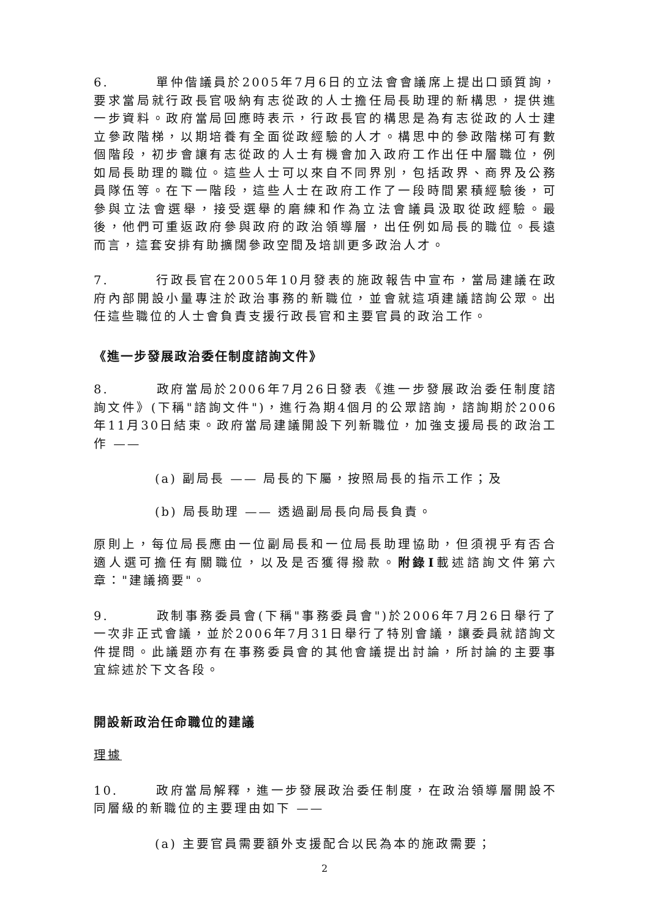6. 單仲偕議員於2005年7月6日的立法會會議席上提出口頭質詢，要求當局就行政長官吸納有志從政的人士擔任局長助理的新構思，提供進一步資料。政府當局回應時表示，行政長官的構思是為有志從政的人士建立參政階梯，以期培養有全面從政經驗的人才。構思中的參政階梯可有數個階段，初步會讓有志從政的人士有機會加入政府工作出任中層職位，例如局長助理的職位。這些人士可以來自不同界別，包括政界、商界及公務員隊伍等。在下一階段，這些人士在政府工作了一段時間累積經驗後，可參與立法會選舉，接受選舉的磨練和作為立法會議員汲取從政經驗。最後，他們可重返政府參與政府的政治領導層，出任例如局長的職位。長遠而言，這套安排有助擴闊參政空間及培訓更多政治人才。
7. 行政長官在2005年10月發表的施政報告中宣布，當局建議在政府內部開設小量專注於政治事務的新職位，並會就這項建議諮詢公眾。出任這些職位的人士會負責支援行政長官和主要官員的政治工作。
《進一步發展政治委任制度諮詢文件》
8. 政府當局於2006年7月26日發表《進一步發展政治委任制度諮詢文件》(下稱"諮詢文件")，進行為期4個月的公眾諮詢，諮詢期於2006年11月30日結束。政府當局建議開設下列新職位，加強支援局長的政治工作 ——
(a) 副局長 —— 局長的下屬，按照局長的指示工作；及
(b) 局長助理 —— 透過副局長向局長負責。
原則上，每位局長應由一位副局長和一位局長助理協助，但須視乎有否合適人選可擔任有關職位，以及是否獲得撥款。附錄I載述諮詢文件第六章："建議摘要"。
9. 政制事務委員會(下稱"事務委員會")於2006年7月26日舉行了一次非正式會議，並於2006年7月31日舉行了特別會議，讓委員就諮詢文件提問。此議題亦有在事務委員會的其他會議提出討論，所討論的主要事宜綜述於下文各段。
開設新政治任命職位的建議
理據
10. 政府當局解釋，進一步發展政治委任制度，在政治領導層開設不同層級的新職位的主要理由如下 ——
(a) 主要官員需要額外支援配合以民為本的施政需要；
2